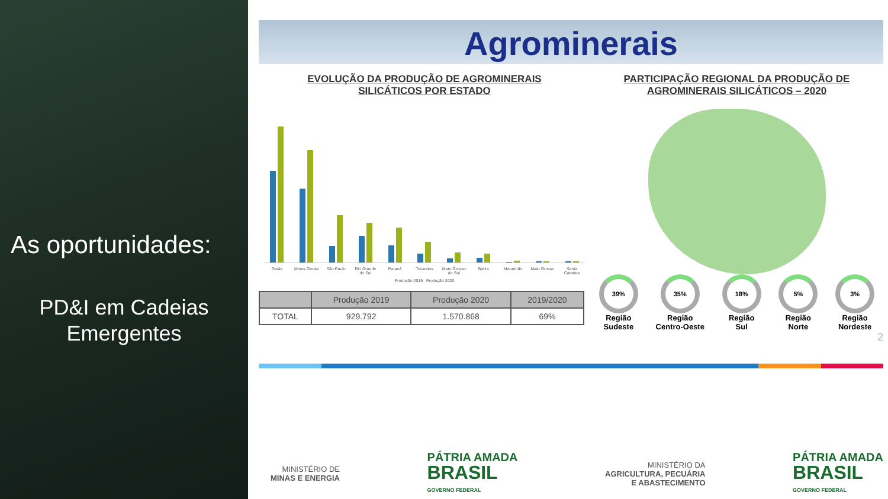As oportunidades:
PD&I em Cadeias
Emergentes
Agrominerais
EVOLUÇÃO DA PRODUÇÃO DE AGROMINERAIS
SILICÁTICOS POR ESTADO
Goiás Minas Gerais São Paulo Rio Grande do Sul Paraná Tocantins Mato Grosso do Sul Bahia Maranhão Mato Grosso Santa Catarina
Produção 2019 Produção 2020
| | Produção 2019 | Produção 2020 | 2019/2020 |
| --- | --- | --- | --- |
| TOTAL | 929.792 | 1.570.868 | 69% |
PARTICIPAÇÃO REGIONAL DA PRODUÇÃO DE
AGROMINERAIS SILICÁTICOS – 2020
39%
Região
Sudeste
35%
Região
Centro-Oeste
18%
Região
Sul
5%
Região
Norte
3%
Região
Nordeste
2
MINISTÉRIO DE
MINAS E ENERGIA
PÁTRIA AMADA
BRASIL
GOVERNO FEDERAL
MINISTÉRIO DA
AGRICULTURA, PECUÁRIA
E ABASTECIMENTO
PÁTRIA AMADA
BRASIL
GOVERNO FEDERAL